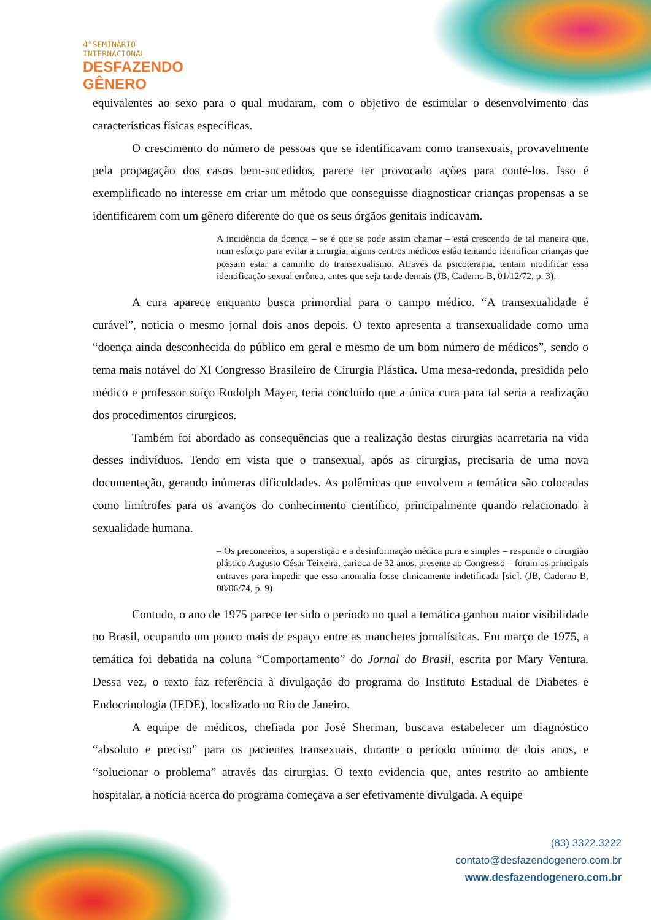4°SEMINÁRIO
INTERNACIONAL
DESFAZENDO
GÊNERO
equivalentes ao sexo para o qual mudaram, com o objetivo de estimular o desenvolvimento das características físicas específicas.
O crescimento do número de pessoas que se identificavam como transexuais, provavelmente pela propagação dos casos bem-sucedidos, parece ter provocado ações para conté-los. Isso é exemplificado no interesse em criar um método que conseguisse diagnosticar crianças propensas a se identificarem com um gênero diferente do que os seus órgãos genitais indicavam.
A incidência da doença – se é que se pode assim chamar – está crescendo de tal maneira que, num esforço para evitar a cirurgia, alguns centros médicos estão tentando identificar crianças que possam estar a caminho do transexualismo. Através da psicoterapia, tentam modificar essa identificação sexual errônea, antes que seja tarde demais (JB, Caderno B, 01/12/72, p. 3).
A cura aparece enquanto busca primordial para o campo médico. “A transexualidade é curável”, noticia o mesmo jornal dois anos depois. O texto apresenta a transexualidade como uma “doença ainda desconhecida do público em geral e mesmo de um bom número de médicos”, sendo o tema mais notável do XI Congresso Brasileiro de Cirurgia Plástica. Uma mesa-redonda, presidida pelo médico e professor suíço Rudolph Mayer, teria concluído que a única cura para tal seria a realização dos procedimentos cirurgicos.
Também foi abordado as consequências que a realização destas cirurgias acarretaria na vida desses indivíduos. Tendo em vista que o transexual, após as cirurgias, precisaria de uma nova documentação, gerando inúmeras dificuldades. As polêmicas que envolvem a temática são colocadas como limítrofes para os avanços do conhecimento científico, principalmente quando relacionado à sexualidade humana.
– Os preconceitos, a superstição e a desinformação médica pura e simples – responde o cirurgião plástico Augusto César Teixeira, carioca de 32 anos, presente ao Congresso – foram os principais entraves para impedir que essa anomalia fosse clinicamente indetificada [sic]. (JB, Caderno B, 08/06/74, p. 9)
Contudo, o ano de 1975 parece ter sido o período no qual a temática ganhou maior visibilidade no Brasil, ocupando um pouco mais de espaço entre as manchetes jornalísticas. Em março de 1975, a temática foi debatida na coluna “Comportamento” do Jornal do Brasil, escrita por Mary Ventura. Dessa vez, o texto faz referência à divulgação do programa do Instituto Estadual de Diabetes e Endocrinologia (IEDE), localizado no Rio de Janeiro.
A equipe de médicos, chefiada por José Sherman, buscava estabelecer um diagnóstico “absoluto e preciso” para os pacientes transexuais, durante o período mínimo de dois anos, e “solucionar o problema” através das cirurgias. O texto evidencia que, antes restrito ao ambiente hospitalar, a notícia acerca do programa começava a ser efetivamente divulgada. A equipe
(83) 3322.3222
contato@desfazendogenero.com.br
www.desfazendogenero.com.br